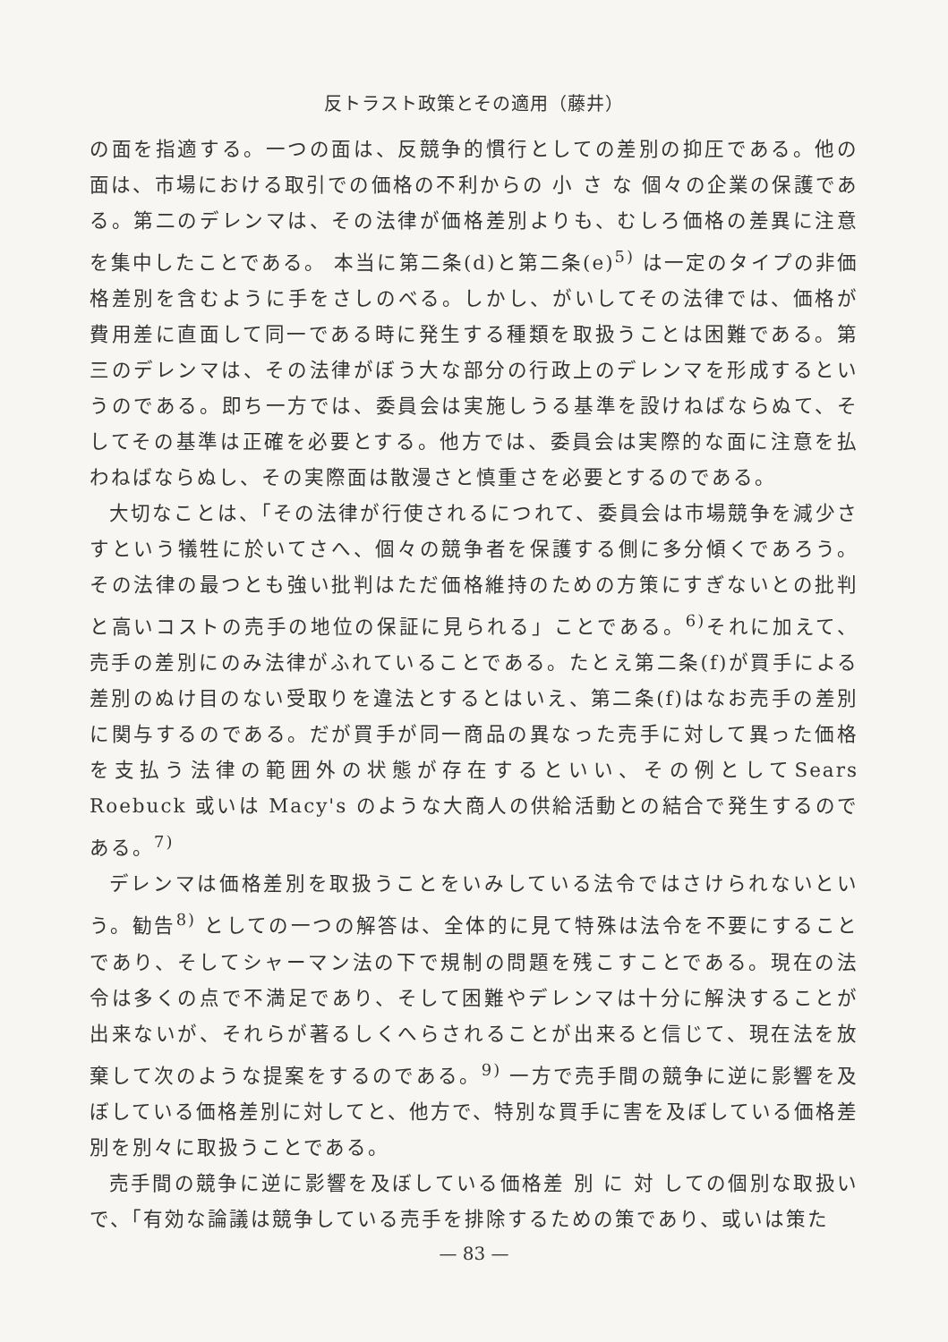反トラスト政策とその適用（藤井）
の面を指適する。一つの面は、反競争的慣行としての差別の抑圧である。他の面は、市場における取引での価格の不利からの 小 さ な 個々の企業の保護である。第二のデレンマは、その法律が価格差別よりも、むしろ価格の差異に注意を集中したことである。 本当に第二条(d)と第二条(e)<sup>5)</sup> は一定のタイプの非価格差別を含むように手をさしのべる。しかし、がいしてその法律では、価格が費用差に直面して同一である時に発生する種類を取扱うことは困難である。第三のデレンマは、その法律がぼう大な部分の行政上のデレンマを形成するというのである。即ち一方では、委員会は実施しうる基準を設けねばならぬて、そしてその基準は正確を必要とする。他方では、委員会は実際的な面に注意を払わねばならぬし、その実際面は散漫さと慎重さを必要とするのである。
大切なことは、「その法律が行使されるにつれて、委員会は市場競争を減少さすという犠牲に於いてさへ、個々の競争者を保護する側に多分傾くであろう。その法律の最つとも強い批判はただ価格維持のための方策にすぎないとの批判と高いコストの売手の地位の保証に見られる」ことである。<sup>6)</sup>それに加えて、売手の差別にのみ法律がふれていることである。たとえ第二条(f)が買手による差別のぬけ目のない受取りを違法とするとはいえ、第二条(f)はなお売手の差別に関与するのである。だが買手が同一商品の異なった売手に対して異った価格を支払う法律の範囲外の状態が存在するといい、その例としてSears Roebuck 或いは Macy's のような大商人の供給活動との結合で発生するのである。<sup>7)</sup>
デレンマは価格差別を取扱うことをいみしている法令ではさけられないという。勧告<sup>8)</sup> としての一つの解答は、全体的に見て特殊は法令を不要にすることであり、そしてシャーマン法の下で規制の問題を残こすことである。現在の法令は多くの点で不満足であり、そして困難やデレンマは十分に解決することが出来ないが、それらが著るしくへらされることが出来ると信じて、現在法を放棄して次のような提案をするのである。<sup>9)</sup> 一方で売手間の競争に逆に影響を及ぼしている価格差別に対してと、他方で、特別な買手に害を及ぼしている価格差別を別々に取扱うことである。
売手間の競争に逆に影響を及ぼしている価格差 別 に 対 しての個別な取扱いで、「有効な論議は競争している売手を排除するための策であり、或いは策た
— 83 —